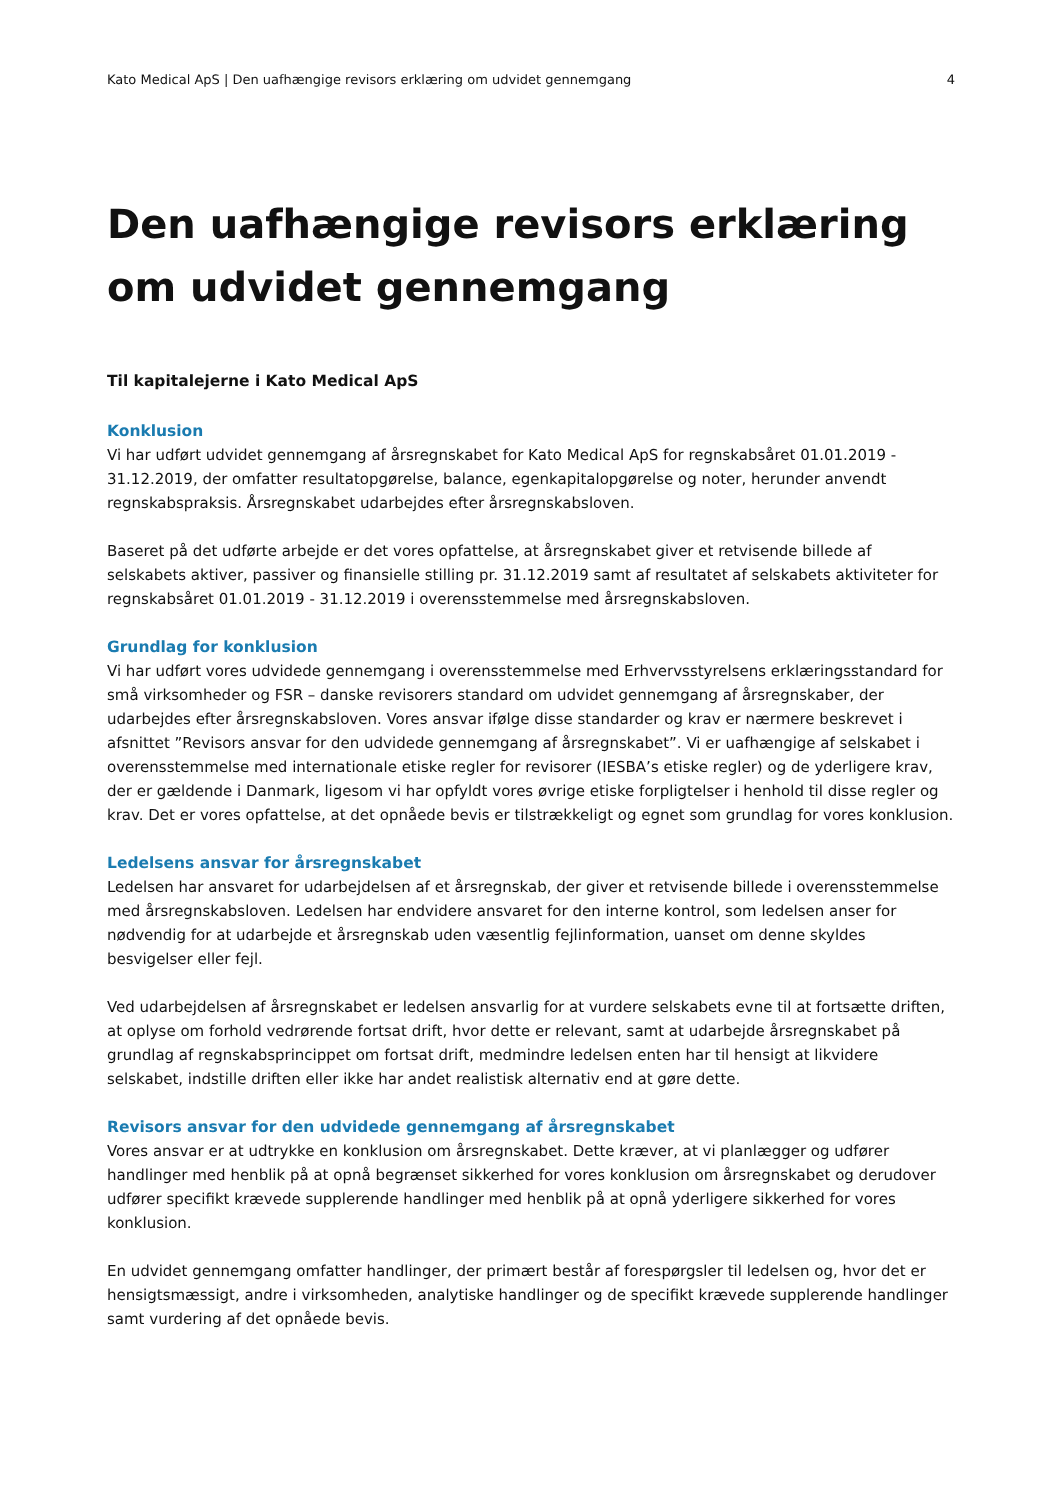Kato Medical ApS | Den uafhængige revisors erklæring om udvidet gennemgang 4
Den uafhængige revisors erklæring om udvidet gennemgang
Til kapitalejerne i Kato Medical ApS
Konklusion
Vi har udført udvidet gennemgang af årsregnskabet for Kato Medical ApS for regnskabsåret 01.01.2019 - 31.12.2019, der omfatter resultatopgørelse, balance, egenkapitalopgørelse og noter, herunder anvendt regnskabspraksis. Årsregnskabet udarbejdes efter årsregnskabsloven.
Baseret på det udførte arbejde er det vores opfattelse, at årsregnskabet giver et retvisende billede af selskabets aktiver, passiver og finansielle stilling pr. 31.12.2019 samt af resultatet af selskabets aktiviteter for regnskabsåret 01.01.2019 - 31.12.2019 i overensstemmelse med årsregnskabsloven.
Grundlag for konklusion
Vi har udført vores udvidede gennemgang i overensstemmelse med Erhvervsstyrelsens erklæringsstandard for små virksomheder og FSR – danske revisorers standard om udvidet gennemgang af årsregnskaber, der udarbejdes efter årsregnskabsloven. Vores ansvar ifølge disse standarder og krav er nærmere beskrevet i afsnittet ”Revisors ansvar for den udvidede gennemgang af årsregnskabet”. Vi er uafhængige af selskabet i overensstemmelse med internationale etiske regler for revisorer (IESBA’s etiske regler) og de yderligere krav, der er gældende i Danmark, ligesom vi har opfyldt vores øvrige etiske forpligtelser i henhold til disse regler og krav. Det er vores opfattelse, at det opnåede bevis er tilstrækkeligt og egnet som grundlag for vores konklusion.
Ledelsens ansvar for årsregnskabet
Ledelsen har ansvaret for udarbejdelsen af et årsregnskab, der giver et retvisende billede i overensstemmelse med årsregnskabsloven. Ledelsen har endvidere ansvaret for den interne kontrol, som ledelsen anser for nødvendig for at udarbejde et årsregnskab uden væsentlig fejlinformation, uanset om denne skyldes besvigelser eller fejl.
Ved udarbejdelsen af årsregnskabet er ledelsen ansvarlig for at vurdere selskabets evne til at fortsætte driften, at oplyse om forhold vedrørende fortsat drift, hvor dette er relevant, samt at udarbejde årsregnskabet på grundlag af regnskabsprincippet om fortsat drift, medmindre ledelsen enten har til hensigt at likvidere selskabet, indstille driften eller ikke har andet realistisk alternativ end at gøre dette.
Revisors ansvar for den udvidede gennemgang af årsregnskabet
Vores ansvar er at udtrykke en konklusion om årsregnskabet. Dette kræver, at vi planlægger og udfører handlinger med henblik på at opnå begrænset sikkerhed for vores konklusion om årsregnskabet og derudover udfører specifikt krævede supplerende handlinger med henblik på at opnå yderligere sikkerhed for vores konklusion.
En udvidet gennemgang omfatter handlinger, der primært består af forespørgsler til ledelsen og, hvor det er hensigtsmæssigt, andre i virksomheden, analytiske handlinger og de specifikt krævede supplerende handlinger samt vurdering af det opnåede bevis.